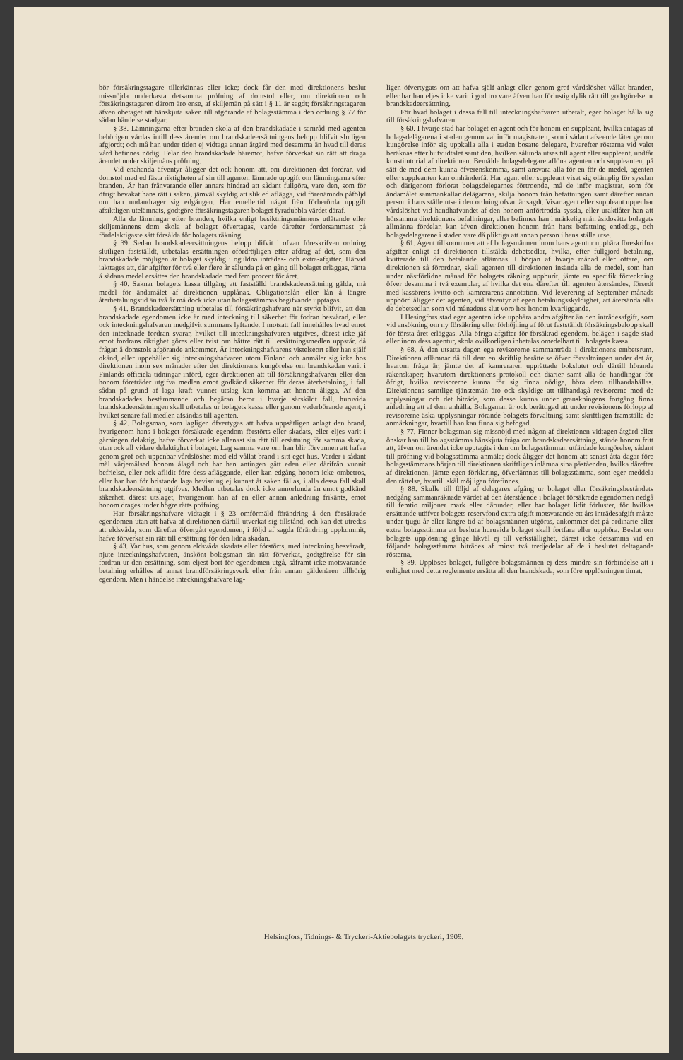bör försäkringstagare tillerkännas eller icke; dock får den med direktionens beslut missnöjda underkasta detsamma pröfning af domstol eller, om direktionen och försäkringstagaren därom äro ense, af skiljemän på sätt i § 11 är sagdt; försäkringstagaren äfven obetaget att hänskjuta saken till afgörande af bolagsstämma i den ordning § 77 för sådan händelse stadgar.
§ 38. Lämningarna efter branden skola af den brandskadade i samråd med agenten behörigen vårdas intill dess ärendet om brandskadeersättningens belopp blifvit slutligen afgjordt; och må han under tiden ej vidtaga annan åtgärd med desamma än hvad till deras vård befinnes nödig. Felar den brandskadade häremot, hafve förverkat sin rätt att draga ärendet under skiljemäns pröfning.
Vid enahanda äfventyr åligger det ock honom att, om direktionen det fordrar, vid domstol med ed fästa riktigheten af sin till agenten lämnade uppgift om lämningarna efter branden. Är han frånvarande eller annars hindrad att sådant fullgöra, vare den, som för öfrigt bevakat hans rätt i saken, jämväl skyldig att slik ed aflägga, vid förenämnda påföljd om han undandrager sig edgången. Har emellertid något från förberörda uppgift afsiktligen utelämnats, godtgöre försäkringstagaren bolaget fyradubbla värdet däraf.
Alla de lämningar efter branden, hvilka enligt besiktningsmännens utlåtande eller skiljemännens dom skola af bolaget öfvertagas, varde därefter fordersammast på fördelaktigaste sätt försålda för bolagets räkning.
§ 39. Sedan brandskadeersättningens belopp blifvit i ofvan föreskrifven ordning slutligen fastställdt, utbetalas ersättningen ofördröjligen efter afdrag af det, som den brandskadade möjligen är bolaget skyldig i oguldna inträdes- och extra-afgifter. Härvid iakttages att, där afgifter för två eller flere år sålunda på en gång till bolaget erläggas, ränta å sådana medel ersättes den brandskadade med fem procent för året.
§ 40. Saknar bolagets kassa tillgång att fastställd brandskadeersättning gälda, må medel för ändamålet af direktionen upplånas. Obligationslån eller lån å längre återbetalningstid än två år må dock icke utan bolagsstämmas begifvande upptagas.
§ 41. Brandskadeersättning utbetalas till försäkringshafvare när styrkt blifvit, att den brandskadade egendomen icke är med inteckning till säkerhet för fodran besvärad, eller ock inteckningshafvaren medgifvit summans lyftande. I motsatt fall innehålles hvad emot den intecknade fordran svarar, hvilket till inteckningshafvaren utgifves, därest icke jäf emot fordrans riktighet göres eller tvist om bättre rätt till ersättningsmedlen uppstår, då frågan å domstols afgörande ankommer. Är inteckningshafvarens vistelseort eller han själf okänd, eller uppehåller sig inteckningshafvaren utom Finland och anmäler sig icke hos direktionen inom sex månader efter det direktionens kungörelse om brandskadan varit i Finlands officiela tidningar införd, eger direktionen att till försäkringshafvaren eller den honom företräder utgifva medlen emot godkänd säkerhet för deras återbetalning, i fall sådan på grund af laga kraft vunnet utslag kan komma att honom åligga. Af den brandskadades bestämmande och begäran beror i hvarje särskildt fall, huruvida brandskadeersättningen skall utbetalas ur bolagets kassa eller genom vederbörande agent, i hvilket senare fall medlen afsändas till agenten.
§ 42. Bolagsman, som lagligen öfvertygas att hafva uppsåtligen anlagt den brand, hvarigenom hans i bolaget försäkrade egendom förstörts eller skadats, eller eljes varit i gärningen delaktig, hafve förverkat icke allenast sin rätt till ersättning för samma skada, utan ock all vidare delaktighet i bolaget. Lag samma vare om han blir förvunnen att hafva genom grof och uppenbar vårdslöshet med eld vållat brand i sitt eget hus. Varder i sådant mål värjemålsed honom ålagd och har han antingen gått eden eller därifrån vunnit befrielse, eller ock aflidit före dess afläggande, eller kan edgång honom icke ombetros, eller har han för bristande laga bevisning ej kunnat åt saken fällas, i alla dessa fall skall brandskadeersättning utgifvas. Medlen utbetalas dock icke annorlunda än emot godkänd säkerhet, därest utslaget, hvarigenom han af en eller annan anledning frikänts, emot honom drages under högre rätts pröfning.
Har försäkringshafvare vidtagit i § 23 omförmäld förändring å den försäkrade egendomen utan att hafva af direktionen därtill utverkat sig tillstånd, och kan det utredas att eldsvåda, som därefter öfvergått egendomen, i följd af sagda förändring uppkommit, hafve förverkat sin rätt till ersättning för den lidna skadan.
§ 43. Var hus, som genom eldsvåda skadats eller förstörts, med inteckning besväradt, njute inteckningshafvaren, änskönt bolagsman sin rätt förverkat, godtgörelse för sin fordran ur den ersättning, som eljest bort för egendomen utgå, såframt icke motsvarande betalning erhålles af annat brandförsäkringsverk eller från annan gäldenären tillhörig egendom. Men i händelse inteckningshafvare lag-
ligen öfvertygats om att hafva själf anlagt eller genom grof vårdslöshet vållat branden, eller har han eljes icke varit i god tro vare äfven han förlustig dylik rätt till godtgörelse ur brandskadeersättning.
För hvad bolaget i dessa fall till inteckningshafvaren utbetalt, eger bolaget hålla sig till försäkringshafvaren.
§ 60. I hvarje stad har bolaget en agent och för honom en suppleant, hvilka antagas af bolagsdelägarena i staden genom val inför magistraten, som i sådant afseende låter genom kungörelse inför sig uppkalla alla i staden bosatte delegare, hvarefter rösterna vid valet beräknas efter hufvudtalet samt den, hvilken sålunda utses till agent eller suppleant, undfår konstitutorial af direktionen. Bemälde bolagsdelegare aflöna agenten och suppleanten, på sätt de med dem kunna öfverenskomma, samt ansvara alla för en för de medel, agenten eller suppleanten kan omhänderfå. Har agent eller suppleant visat sig olämplig för sysslan och därigenom förlorat bolagsdelegarnes förtroende, må de inför magistrat, som för ändamålet sammankallar delägarena, skilja honom från befattningen samt därefter annan person i hans ställe utse i den ordning ofvan är sagdt. Visar agent eller suppleant uppenbar vårdslöshet vid handhafvandet af den honom anförtrodda syssla, eller uraktlåter han att hörsamma direktionens befallningar, eller befinnes han i märkelig mån åsidosätta bolagets allmänna fördelar, kan äfven direktionen honom från hans befattning entlediga, och bolagsdelegarene i staden vare då pliktiga att annan person i hans ställe utse.
§ 61. Agent tillkommmer att af bolagsmännen inom hans agentur uppbära föreskrifna afgifter enligt af direktionen tillstälda debetsedlar, hvilka, efter fullgjord betalning, kvitterade till den betalande aflämnas. I början af hvarje månad eller oftare, om direktionen så förordnar, skall agenten till direktionen insända alla de medel, som han under nästförlidne månad för bolagets räkning uppburit, jämte en specifik förteckning öfver desamma i två exemplar, af hvilka det ena därefter till agenten återsändes, försedt med kassörens kvitto och kamrerarens annotation. Vid leverering af September månads uppbörd åligger det agenten, vid äfventyr af egen betalningsskyldighet, att återsända alla de debetsedlar, som vid månadens slut voro hos honom kvarliggande.
I Hesingfors stad eger agenten icke uppbära andra afgifter än den inträdesafgift, som vid ansökning om ny försäkring eller förhöjning af förut fastställdt försäkringsbelopp skall för första året erläggas. Alla öfriga afgifter för försäkrad egendom, belägen i sagde stad eller inom dess agentur, skola ovilkorligen inbetalas omedelbart till bolagets kassa.
§ 68. Å den utsatta dagen ega revisorerne sammanträda i direktionens embetsrum. Direktionen aflämnar då till dem en skriftlig berättelse öfver förvaltningen under det år, hvarom fråga är, jämte det af kamreraren upprättade bokslutet och därtill hörande räkenskaper; hvarutom direktionens protokoll och diarier samt alla de handlingar för öfrigt, hvilka revisorerne kunna för sig finna nödige, böra dem tillhandahållas. Direktionens samtlige tjänstemän äro ock skyldige att tillhandagå revisorerne med de upplysningar och det biträde, som desse kunna under granskningens fortgång finna anledning att af dem anhålla. Bolagsman är ock berättigad att under revisionens förlopp af revisorerne äska upplysningar rörande bolagets förvaltning samt skriftligen framställa de anmärkningar, hvartill han kan finna sig befogad.
§ 77. Finner bolagsman sig missnöjd med någon af direktionen vidtagen åtgärd eller önskar han till bolagsstämma hänskjuta fråga om brandskadeersättning, stånde honom fritt att, äfven om ärendet icke upptagits i den om bolagsstämman utfärdade kungörelse, sådant till pröfning vid bolagsstämma anmäla; dock åligger det honom att senast åtta dagar före bolagsstämmans början till direktionen skriftligen inlämna sina påståenden, hvilka därefter af direktionen, jämte egen förklaring, öfverlämnas till bolagsstämma, som eger meddela den rättelse, hvartill skäl möjligen förefinnes.
§ 88. Skulle till följd af delegares afgång ur bolaget eller försäkringsbeståndets nedgång sammanräknade värdet af den återstående i bolaget försäkrade egendomen nedgå till femtio miljoner mark eller därunder, eller har bolaget lidit förluster, för hvilkas ersättande utöfver bolagets reservfond extra afgift motsvarande ett års inträdesafgift måste under tjugu år eller längre tid af bolagsmännen utgöras, ankommer det på ordinarie eller extra bolagsstämma att besluta huruvida bolaget skall fortfara eller upphöra. Beslut om bolagets upplösning gånge likväl ej till verkställighet, därest icke detsamma vid en följande bolagsstämma biträdes af minst två tredjedelar af de i beslutet deltagande rösterna.
§ 89. Upplöses bolaget, fullgöre bolagsmännen ej dess mindre sin förbindelse att i enlighet med detta reglemente ersätta all den brandskada, som före upplösningen timat.
Helsingfors, Tidnings- & Tryckeri-Aktiebolagets tryckeri, 1909.